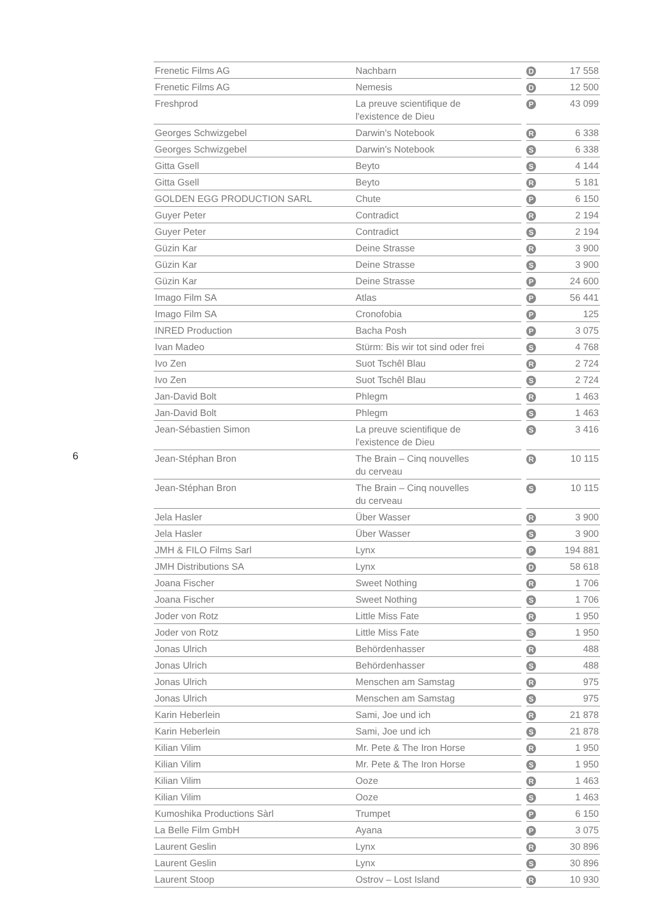6
| Frenetic Films AG | Nachbarn | | D | 17 558 |
| Frenetic Films AG | Nemesis | | D | 12 500 |
| Freshprod | La preuve scientifique de l'existence de Dieu | | P | 43 099 |
| Georges Schwizgebel | Darwin's Notebook | | R | 6 338 |
| Georges Schwizgebel | Darwin's Notebook | | S | 6 338 |
| Gitta Gsell | Beyto | | S | 4 144 |
| Gitta Gsell | Beyto | | R | 5 181 |
| GOLDEN EGG PRODUCTION SARL | Chute | | P | 6 150 |
| Guyer Peter | Contradict | | R | 2 194 |
| Guyer Peter | Contradict | | S | 2 194 |
| Güzin Kar | Deine Strasse | | R | 3 900 |
| Güzin Kar | Deine Strasse | | S | 3 900 |
| Güzin Kar | Deine Strasse | | P | 24 600 |
| Imago Film SA | Atlas | | P | 56 441 |
| Imago Film SA | Cronofobia | | P | 125 |
| INRED Production | Bacha Posh | | P | 3 075 |
| Ivan Madeo | Stürm: Bis wir tot sind oder frei | | S | 4 768 |
| Ivo Zen | Suot Tschêl Blau | | R | 2 724 |
| Ivo Zen | Suot Tschêl Blau | | S | 2 724 |
| Jan-David Bolt | Phlegm | | R | 1 463 |
| Jan-David Bolt | Phlegm | | S | 1 463 |
| Jean-Sébastien Simon | La preuve scientifique de l'existence de Dieu | | S | 3 416 |
| Jean-Stéphan Bron | The Brain – Cinq nouvelles du cerveau | | R | 10 115 |
| Jean-Stéphan Bron | The Brain – Cinq nouvelles du cerveau | | S | 10 115 |
| Jela Hasler | Über Wasser | | R | 3 900 |
| Jela Hasler | Über Wasser | | S | 3 900 |
| JMH & FILO Films Sarl | Lynx | | P | 194 881 |
| JMH Distributions SA | Lynx | | D | 58 618 |
| Joana Fischer | Sweet Nothing | | R | 1 706 |
| Joana Fischer | Sweet Nothing | | S | 1 706 |
| Joder von Rotz | Little Miss Fate | | R | 1 950 |
| Joder von Rotz | Little Miss Fate | | S | 1 950 |
| Jonas Ulrich | Behördenhasser | | R | 488 |
| Jonas Ulrich | Behördenhasser | | S | 488 |
| Jonas Ulrich | Menschen am Samstag | | R | 975 |
| Jonas Ulrich | Menschen am Samstag | | S | 975 |
| Karin Heberlein | Sami, Joe und ich | | R | 21 878 |
| Karin Heberlein | Sami, Joe und ich | | S | 21 878 |
| Kilian Vilim | Mr. Pete & The Iron Horse | | R | 1 950 |
| Kilian Vilim | Mr. Pete & The Iron Horse | | S | 1 950 |
| Kilian Vilim | Ooze | | R | 1 463 |
| Kilian Vilim | Ooze | | S | 1 463 |
| Kumoshika Productions Sàrl | Trumpet | | P | 6 150 |
| La Belle Film GmbH | Ayana | | P | 3 075 |
| Laurent Geslin | Lynx | | R | 30 896 |
| Laurent Geslin | Lynx | | S | 30 896 |
| Laurent Stoop | Ostrov – Lost Island | | R | 10 930 |